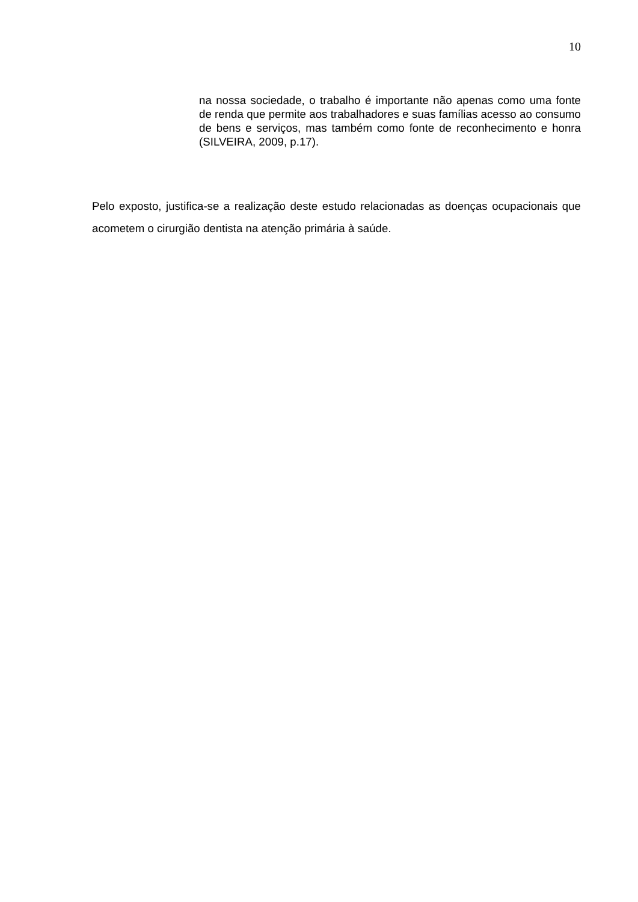10
na nossa sociedade, o trabalho é importante não apenas como uma fonte de renda que permite aos trabalhadores e suas famílias acesso ao consumo de bens e serviços, mas também como fonte de reconhecimento e honra (SILVEIRA, 2009, p.17).
Pelo exposto, justifica-se a realização deste estudo relacionadas as doenças ocupacionais que acometem o cirurgião dentista na atenção primária à saúde.